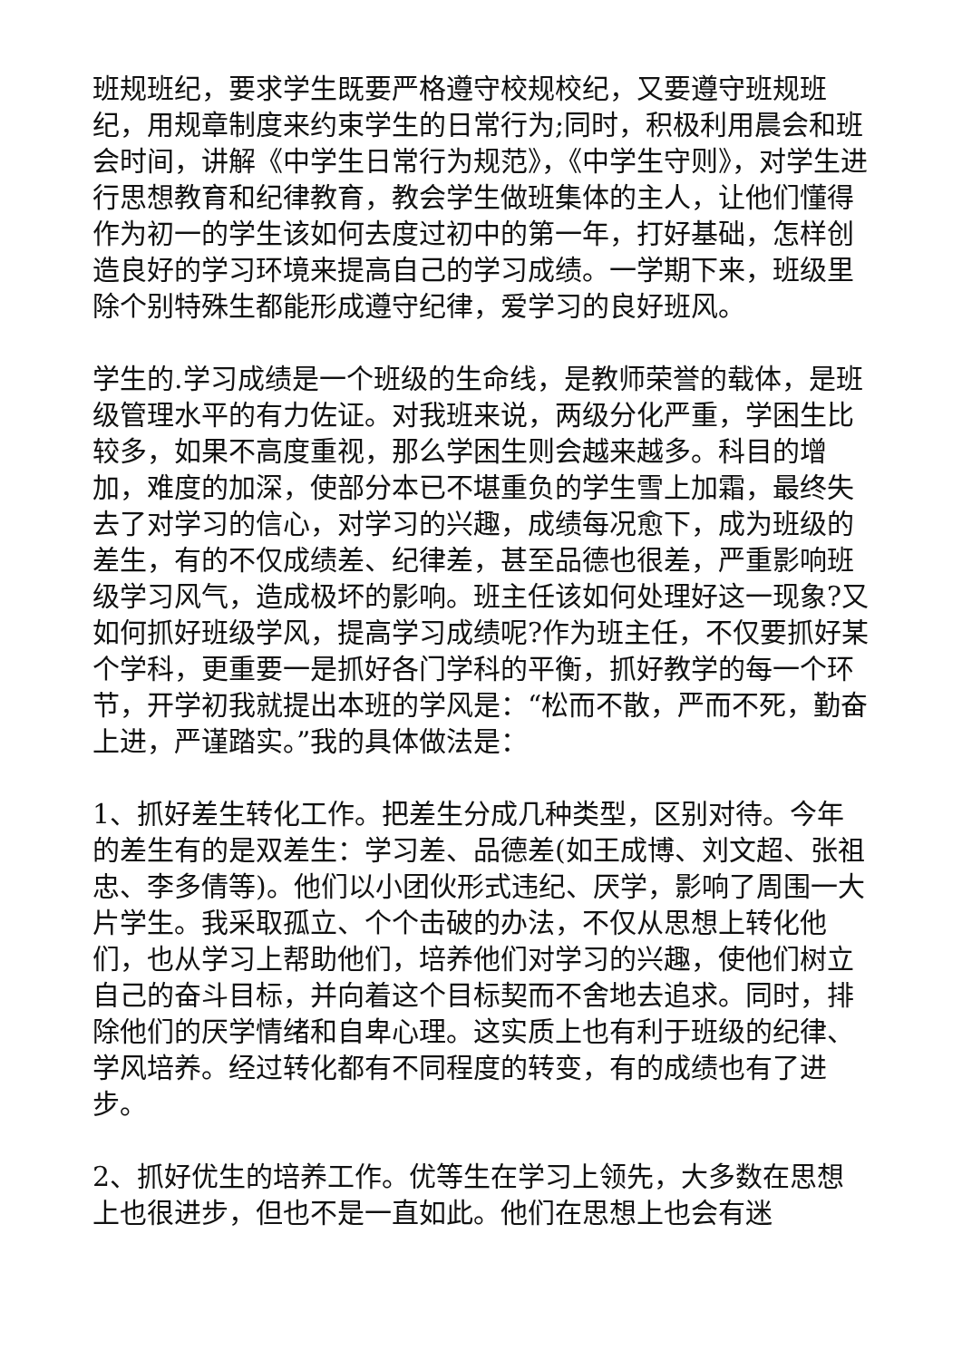班规班纪，要求学生既要严格遵守校规校纪，又要遵守班规班纪，用规章制度来约束学生的日常行为;同时，积极利用晨会和班会时间，讲解《中学生日常行为规范》，《中学生守则》，对学生进行思想教育和纪律教育，教会学生做班集体的主人，让他们懂得作为初一的学生该如何去度过初中的第一年，打好基础，怎样创造良好的学习环境来提高自己的学习成绩。一学期下来，班级里除个别特殊生都能形成遵守纪律，爱学习的良好班风。
学生的.学习成绩是一个班级的生命线，是教师荣誉的载体，是班级管理水平的有力佐证。对我班来说，两级分化严重，学困生比较多，如果不高度重视，那么学困生则会越来越多。科目的增加，难度的加深，使部分本已不堪重负的学生雪上加霜，最终失去了对学习的信心，对学习的兴趣，成绩每况愈下，成为班级的差生，有的不仅成绩差、纪律差，甚至品德也很差，严重影响班级学习风气，造成极坏的影响。班主任该如何处理好这一现象?又如何抓好班级学风，提高学习成绩呢?作为班主任，不仅要抓好某个学科，更重要一是抓好各门学科的平衡，抓好教学的每一个环节，开学初我就提出本班的学风是：“松而不散，严而不死，勤奋上进，严谨踏实。”我的具体做法是：
1、抓好差生转化工作。把差生分成几种类型，区别对待。今年的差生有的是双差生：学习差、品德差(如王成博、刘文超、张祖忠、李多倩等)。他们以小团伙形式违纪、厌学，影响了周围一大片学生。我采取孤立、个个击破的办法，不仅从思想上转化他们，也从学习上帮助他们，培养他们对学习的兴趣，使他们树立自己的奋斗目标，并向着这个目标契而不舍地去追求。同时，排除他们的厌学情绪和自卑心理。这实质上也有利于班级的纪律、学风培养。经过转化都有不同程度的转变，有的成绩也有了进步。
2、抓好优生的培养工作。优等生在学习上领先，大多数在思想上也很进步，但也不是一直如此。他们在思想上也会有迷